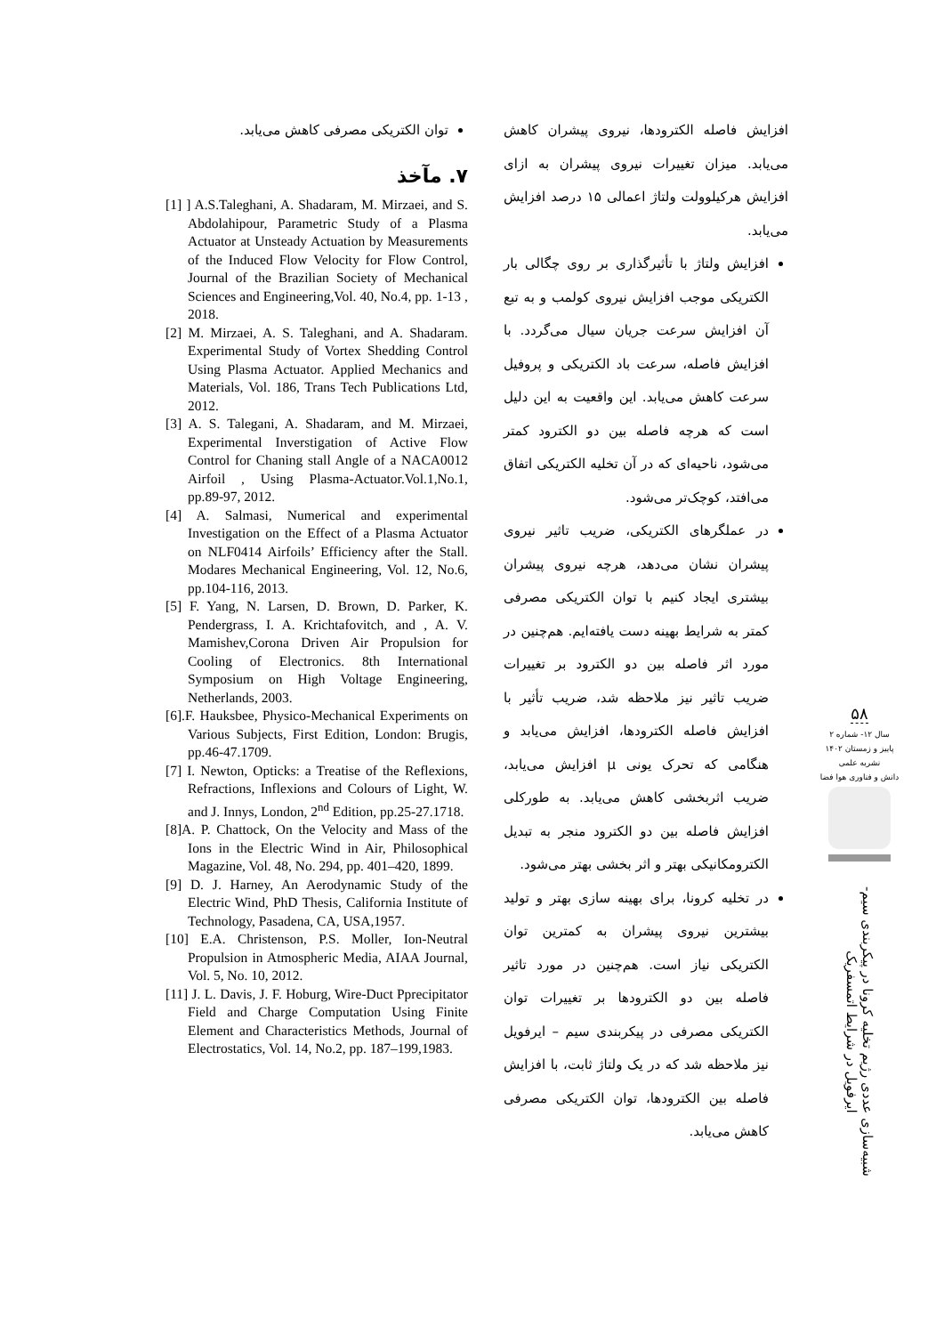۵۸
سال ۱۲- شماره ۲
پاییز و زمستان ۱۴۰۲
نشریه علمی
دانش و فناوری هوا فضا
شبیه‌سازی عددی رژیم تخلیه کرونا در پیکربندی سیم-ایرفویل در شرایط اتمسفریک
افزایش فاصله الکترودها، نیروی پیشران کاهش می‌یابد. میزان تغییرات نیروی پیشران به ازای افزایش هرکیلوولت ولتاژ اعمالی ۱۵ درصد افزایش می‌یابد.
افزایش ولتاژ با تأثیرگذاری بر روی چگالی بار الکتریکی موجب افزایش نیروی کولمب و به تبع آن افزایش سرعت جریان سیال می‌گردد. با افزایش فاصله، سرعت باد الکتریکی و پروفیل سرعت کاهش می‌یابد. این واقعیت به این دلیل است که هرچه فاصله بین دو الکترود کمتر می‌شود، ناحیه‌ای که در آن تخلیه الکتریکی اتفاق می‌افتد، کوچک‌تر می‌شود.
در عملگرهای الکتریکی، ضریب تاثیر نیروی پیشران نشان می‌دهد، هرچه نیروی پیشران بیشتری ایجاد کنیم با توان الکتریکی مصرفی کمتر به شرایط بهینه دست یافته‌ایم. هم‌چنین در مورد اثر فاصله بین دو الکترود بر تغییرات ضریب تاثیر نیز ملاحظه شد، ضریب تأثیر با افزایش فاصله الکترودها، افزایش می‌یابد و هنگامی که تحرک یونی µ افزایش می‌یابد، ضریب اثربخشی کاهش می‌یابد. به طورکلی افزایش فاصله بین دو الکترود منجر به تبدیل الکترومکانیکی بهتر و اثر بخشی بهتر می‌شود.
در تخلیه کرونا، برای بهینه سازی بهتر و تولید بیشترین نیروی پیشران به کمترین توان الکتریکی نیاز است. هم‌چنین در مورد تاثیر فاصله بین دو الکترودها بر تغییرات توان الکتریکی مصرفی در پیکربندی سیم – ایرفویل نیز ملاحظه شد که در یک ولتاژ ثابت، با افزایش فاصله بین الکترودها، توان الکتریکی مصرفی کاهش می‌یابد.
توان الکتریکی مصرفی کاهش می‌یابد.
۷. مآخذ
[1] ] A.S.Taleghani, A. Shadaram, M. Mirzaei, and S. Abdolahipour, Parametric Study of a Plasma Actuator at Unsteady Actuation by Measurements of the Induced Flow Velocity for Flow Control, Journal of the Brazilian Society of Mechanical Sciences and Engineering,Vol. 40, No.4, pp. 1-13 , 2018.
[2] M. Mirzaei, A. S. Taleghani, and A. Shadaram. Experimental Study of Vortex Shedding Control Using Plasma Actuator. Applied Mechanics and Materials, Vol. 186, Trans Tech Publications Ltd, 2012.
[3] A. S. Talegani, A. Shadaram, and M. Mirzaei, Experimental Inverstigation of Active Flow Control for Chaning stall Angle of a NACA0012 Airfoil , Using Plasma-Actuator.Vol.1,No.1, pp.89-97, 2012.
[4] A. Salmasi, Numerical and experimental Investigation on the Effect of a Plasma Actuator on NLF0414 Airfoils’ Efficiency after the Stall. Modares Mechanical Engineering, Vol. 12, No.6, pp.104-116, 2013.
[5] F. Yang, N. Larsen, D. Brown, D. Parker, K. Pendergrass, I. A. Krichtafovitch, and , A. V. Mamishev,Corona Driven Air Propulsion for Cooling of Electronics. 8th International Symposium on High Voltage Engineering, Netherlands, 2003.
[6].F. Hauksbee, Physico-Mechanical Experiments on Various Subjects, First Edition, London: Brugis, pp.46-47.1709.
[7] I. Newton, Opticks: a Treatise of the Reflexions, Refractions, Inflexions and Colours of Light, W. and J. Innys, London, 2<sup>nd</sup> Edition, pp.25-27.1718.
[8]A. P. Chattock, On the Velocity and Mass of the Ions in the Electric Wind in Air, Philosophical Magazine, Vol. 48, No. 294, pp. 401–420, 1899.
[9] D. J. Harney, An Aerodynamic Study of the Electric Wind, PhD Thesis, California Institute of Technology, Pasadena, CA, USA,1957.
[10] E.A. Christenson, P.S. Moller, Ion-Neutral Propulsion in Atmospheric Media, AIAA Journal, Vol. 5, No. 10, 2012.
[11] J. L. Davis, J. F. Hoburg, Wire-Duct Pprecipitator Field and Charge Computation Using Finite Element and Characteristics Methods, Journal of Electrostatics, Vol. 14, No.2, pp. 187–199,1983.